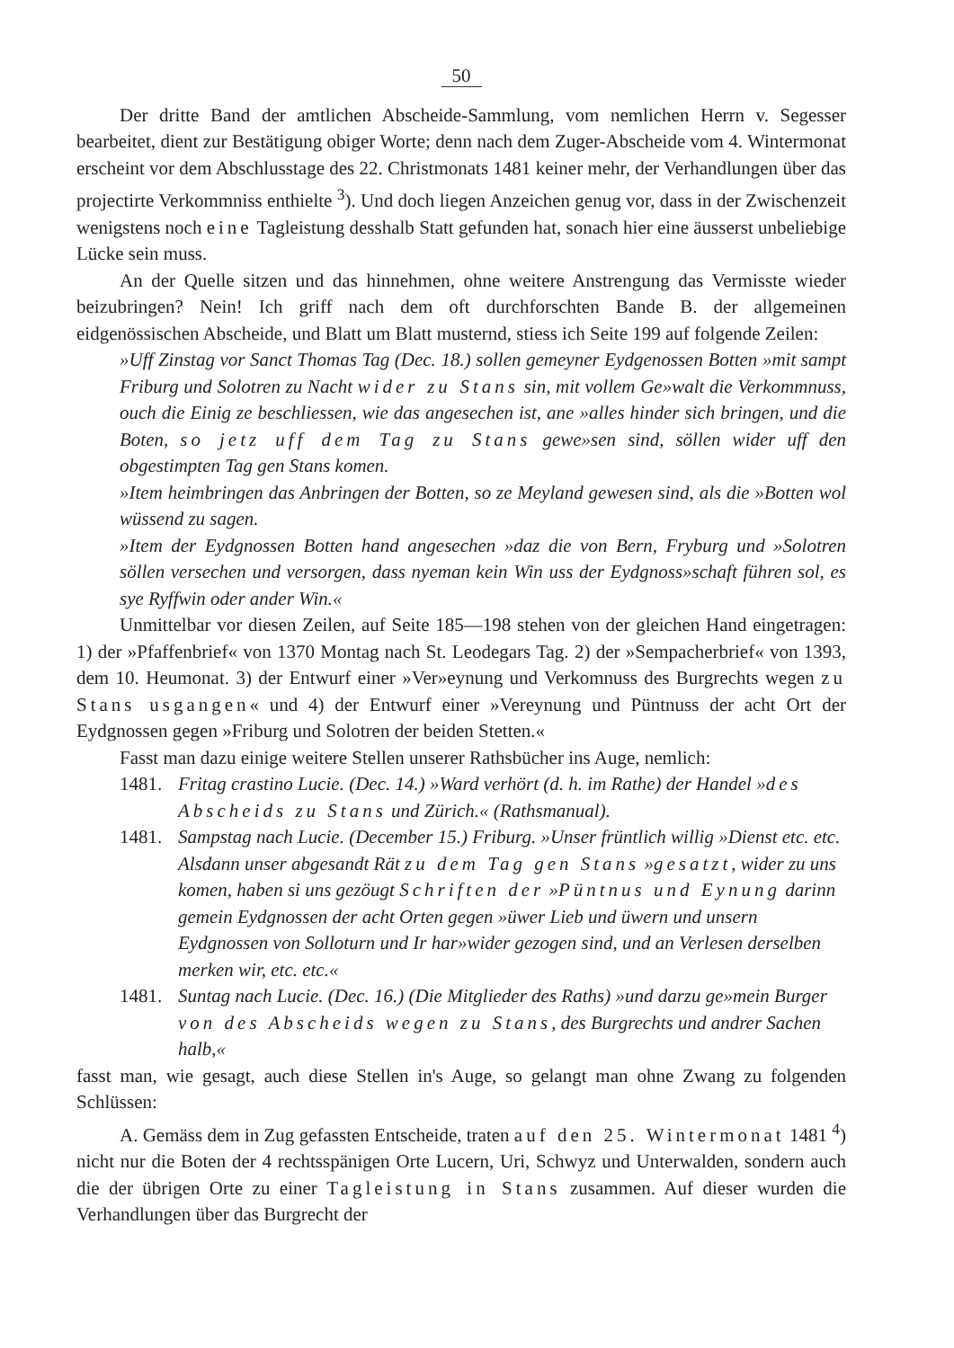50
Der dritte Band der amtlichen Abscheide-Sammlung, vom nemlichen Herrn v. Segesser bearbeitet, dient zur Bestätigung obiger Worte; denn nach dem Zuger-Abscheide vom 4. Wintermonat erscheint vor dem Abschlusstage des 22. Christmonats 1481 keiner mehr, der Verhandlungen über das projectirte Verkommniss enthielte <sup>3</sup>). Und doch liegen Anzeichen genug vor, dass in der Zwischenzeit wenigstens noch eine Tagleistung desshalb Statt gefunden hat, sonach hier eine äusserst unbeliebige Lücke sein muss.
An der Quelle sitzen und das hinnehmen, ohne weitere Anstrengung das Vermisste wieder beizubringen? Nein! Ich griff nach dem oft durchforschten Bande B. der allgemeinen eidgenössischen Abscheide, und Blatt um Blatt musternd, stiess ich Seite 199 auf folgende Zeilen:
»Uff Zinstag vor Sanct Thomas Tag (Dec. 18.) sollen gemeyner Eydgenossen Botten »mit sampt Friburg und Solotren zu Nacht wider zu Stans sin, mit vollem Ge»walt die Verkommnuss, ouch die Einig ze beschliessen, wie das angesechen ist, ane »alles hinder sich bringen, und die Boten, so jetz uff dem Tag zu Stans gewe»sen sind, söllen wider uff den obgestimpten Tag gen Stans komen.
»Item heimbringen das Anbringen der Botten, so ze Meyland gewesen sind, als die »Botten wol wüssend zu sagen.
»Item der Eydgnossen Botten hand angesechen »daz die von Bern, Fryburg und »Solotren söllen versechen und versorgen, dass nyeman kein Win uss der Eydgnoss»schaft führen sol, es sye Ryffwin oder ander Win.«
Unmittelbar vor diesen Zeilen, auf Seite 185—198 stehen von der gleichen Hand eingetragen: 1) der »Pfaffenbrief« von 1370 Montag nach St. Leodegars Tag. 2) der »Sempacherbrief« von 1393, dem 10. Heumonat. 3) der Entwurf einer »Ver»eynung und Verkomnuss des Burgrechts wegen zu Stans usgangen« und 4) der Entwurf einer »Vereynung und Püntnuss der acht Ort der Eydgnossen gegen »Friburg und Solotren der beiden Stetten.«
Fasst man dazu einige weitere Stellen unserer Rathsbücher ins Auge, nemlich:
1481. Fritag crastino Lucie. (Dec. 14.) »Ward verhört (d. h. im Rathe) der Handel »des Abscheids zu Stans und Zürich.« (Rathsmanual).
1481. Sampstag nach Lucie. (December 15.) Friburg. »Unser früntlich willig »Dienst etc. etc. Alsdann unser abgesandt Rät zu dem Tag gen Stans »gesatzt, wider zu uns komen, haben si uns gezöugt Schriften der »Püntnus und Eynung darinn gemein Eydgnossen der acht Orten gegen »üwer Lieb und üwern und unsern Eydgnossen von Solloturn und Ir har»wider gezogen sind, und an Verlesen derselben merken wir, etc. etc.«
1481. Suntag nach Lucie. (Dec. 16.) (Die Mitglieder des Raths) »und darzu ge»mein Burger von des Abscheids wegen zu Stans, des Burgrechts und andrer Sachen halb,«
fasst man, wie gesagt, auch diese Stellen in's Auge, so gelangt man ohne Zwang zu folgenden Schlüssen:
A. Gemäss dem in Zug gefassten Entscheide, traten auf den 25. Wintermonat 1481 <sup>4</sup>) nicht nur die Boten der 4 rechtsspänigen Orte Lucern, Uri, Schwyz und Unterwalden, sondern auch die der übrigen Orte zu einer Tagleistung in Stans zusammen. Auf dieser wurden die Verhandlungen über das Burgrecht der